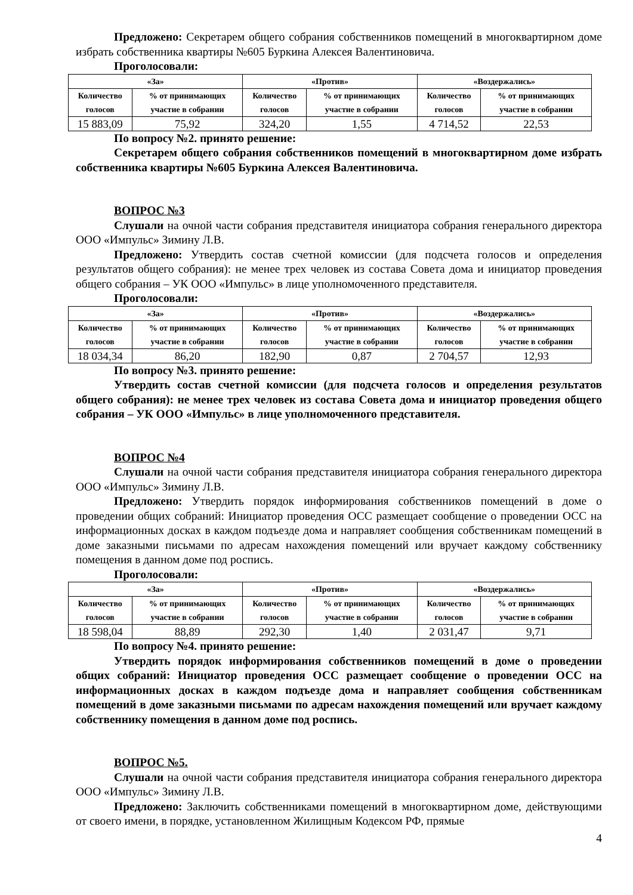Предложено: Секретарем общего собрания собственников помещений в многоквартирном доме избрать собственника квартиры №605 Буркина Алексея Валентиновича.
Проголосовали:
| «За» | | «Против» | | «Воздержались» | |
| --- | --- | --- | --- | --- | --- |
| Количество голосов | % от принимающих участие в собрании | Количество голосов | % от принимающих участие в собрании | Количество голосов | % от принимающих участие в собрании |
| 15 883,09 | 75,92 | 324,20 | 1,55 | 4 714,52 | 22,53 |
По вопросу №2. принято решение:
Секретарем общего собрания собственников помещений в многоквартирном доме избрать собственника квартиры №605 Буркина Алексея Валентиновича.
ВОПРОС №3
Слушали на очной части собрания представителя инициатора собрания генерального директора ООО «Импульс» Зимину Л.В.
Предложено: Утвердить состав счетной комиссии (для подсчета голосов и определения результатов общего собрания): не менее трех человек из состава Совета дома и инициатор проведения общего собрания – УК ООО «Импульс» в лице уполномоченного представителя.
Проголосовали:
| «За» | | «Против» | | «Воздержались» | |
| --- | --- | --- | --- | --- | --- |
| Количество голосов | % от принимающих участие в собрании | Количество голосов | % от принимающих участие в собрании | Количество голосов | % от принимающих участие в собрании |
| 18 034,34 | 86,20 | 182,90 | 0,87 | 2 704,57 | 12,93 |
По вопросу №3. принято решение:
Утвердить состав счетной комиссии (для подсчета голосов и определения результатов общего собрания): не менее трех человек из состава Совета дома и инициатор проведения общего собрания – УК ООО «Импульс» в лице уполномоченного представителя.
ВОПРОС №4
Слушали на очной части собрания представителя инициатора собрания генерального директора ООО «Импульс» Зимину Л.В.
Предложено: Утвердить порядок информирования собственников помещений в доме о проведении общих собраний: Инициатор проведения ОСС размещает сообщение о проведении ОСС на информационных досках в каждом подъезде дома и направляет сообщения собственникам помещений в доме заказными письмами по адресам нахождения помещений или вручает каждому собственнику помещения в данном доме под роспись.
Проголосовали:
| «За» | | «Против» | | «Воздержались» | |
| --- | --- | --- | --- | --- | --- |
| Количество голосов | % от принимающих участие в собрании | Количество голосов | % от принимающих участие в собрании | Количество голосов | % от принимающих участие в собрании |
| 18 598,04 | 88,89 | 292,30 | 1,40 | 2 031,47 | 9,71 |
По вопросу №4. принято решение:
Утвердить порядок информирования собственников помещений в доме о проведении общих собраний: Инициатор проведения ОСС размещает сообщение о проведении ОСС на информационных досках в каждом подъезде дома и направляет сообщения собственникам помещений в доме заказными письмами по адресам нахождения помещений или вручает каждому собственнику помещения в данном доме под роспись.
ВОПРОС №5.
Слушали на очной части собрания представителя инициатора собрания генерального директора ООО «Импульс» Зимину Л.В.
Предложено: Заключить собственниками помещений в многоквартирном доме, действующими от своего имени, в порядке, установленном Жилищным Кодексом РФ, прямые
4